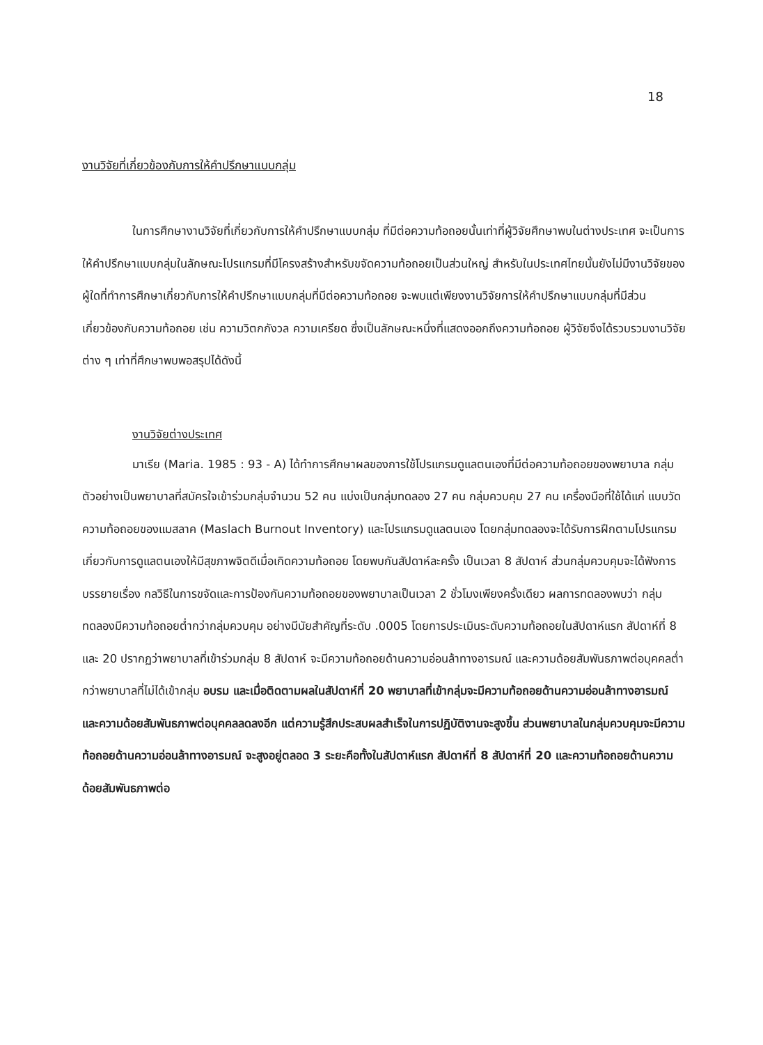18
งานวิจัยที่เกี่ยวข้องกับการให้คำปรึกษาแบบกลุ่ม
ในการศึกษางานวิจัยที่เกี่ยวกับการให้คำปรึกษาแบบกลุ่ม ที่มีต่อความท้อถอยนั้นเท่าที่ผู้วิจัยศึกษาพบในต่างประเทศ จะเป็นการให้คำปรึกษาแบบกลุ่มในลักษณะโปรแกรมที่มีโครงสร้างสำหรับขจัดความท้อถอยเป็นส่วนใหญ่ สำหรับในประเทศไทยนั้นยังไม่มีงานวิจัยของผู้ใดที่ทำการศึกษาเกี่ยวกับการให้คำปรึกษาแบบกลุ่มที่มีต่อความท้อถอย จะพบแต่เพียงงานวิจัยการให้คำปรึกษาแบบกลุ่มที่มีส่วนเกี่ยวข้องกับความท้อถอย เช่น ความวิตกกังวล ความเครียด ซึ่งเป็นลักษณะหนึ่งที่แสดงออกถึงความท้อถอย ผู้วิจัยจึงได้รวบรวมงานวิจัยต่าง ๆ เท่าที่ศึกษาพบพอสรุปได้ดังนี้
งานวิจัยต่างประเทศ
มาเรีย (Maria. 1985 : 93 - A) ได้ทำการศึกษาผลของการใช้โปรแกรมดูแลตนเองที่มีต่อความท้อถอยของพยาบาล กลุ่มตัวอย่างเป็นพยาบาลที่สมัครใจเข้าร่วมกลุ่มจำนวน 52 คน แบ่งเป็นกลุ่มทดลอง 27 คน กลุ่มควบคุม 27 คน เครื่องมือที่ใช้ได้แก่ แบบวัดความท้อถอยของแมสลาค (Maslach Burnout Inventory) และโปรแกรมดูแลตนเอง โดยกลุ่มทดลองจะได้รับการฝึกตามโปรแกรมเกี่ยวกับการดูแลตนเองให้มีสุขภาพจิตดีเมื่อเกิดความท้อถอย โดยพบกันสัปดาห์ละครั้ง เป็นเวลา 8 สัปดาห์ ส่วนกลุ่มควบคุมจะได้ฟังการบรรยายเรื่อง กลวิธีในการขจัดและการป้องกันความท้อถอยของพยาบาลเป็นเวลา 2 ชั่วโมงเพียงครั้งเดียว ผลการทดลองพบว่า กลุ่มทดลองมีความท้อถอยต่ำกว่ากลุ่มควบคุม อย่างมีนัยสำคัญที่ระดับ .0005 โดยการประเมินระดับความท้อถอยในสัปดาห์แรก สัปดาห์ที่ 8 และ 20 ปรากฏว่าพยาบาลที่เข้าร่วมกลุ่ม 8 สัปดาห์ จะมีความท้อถอยด้านความอ่อนล้าทางอารมณ์ และความด้อยสัมพันธภาพต่อบุคคลต่ำกว่าพยาบาลที่ไม่ได้เข้ากลุ่ม อบรม และเมื่อติดตามผลในสัปดาห์ที่ 20 พยาบาลที่เข้ากลุ่มจะมีความท้อถอยด้านความอ่อนล้าทางอารมณ์ และความด้อยสัมพันธภาพต่อบุคคลลดลงอีก แต่ความรู้สึกประสบผลสำเร็จในการปฏิบัติงานจะสูงขึ้น ส่วนพยาบาลในกลุ่มควบคุมจะมีความท้อถอยด้านความอ่อนล้าทางอารมณ์ จะสูงอยู่ตลอด 3 ระยะคือทั้งในสัปดาห์แรก สัปดาห์ที่ 8 สัปดาห์ที่ 20 และความท้อถอยด้านความด้อยสัมพันธภาพต่อ